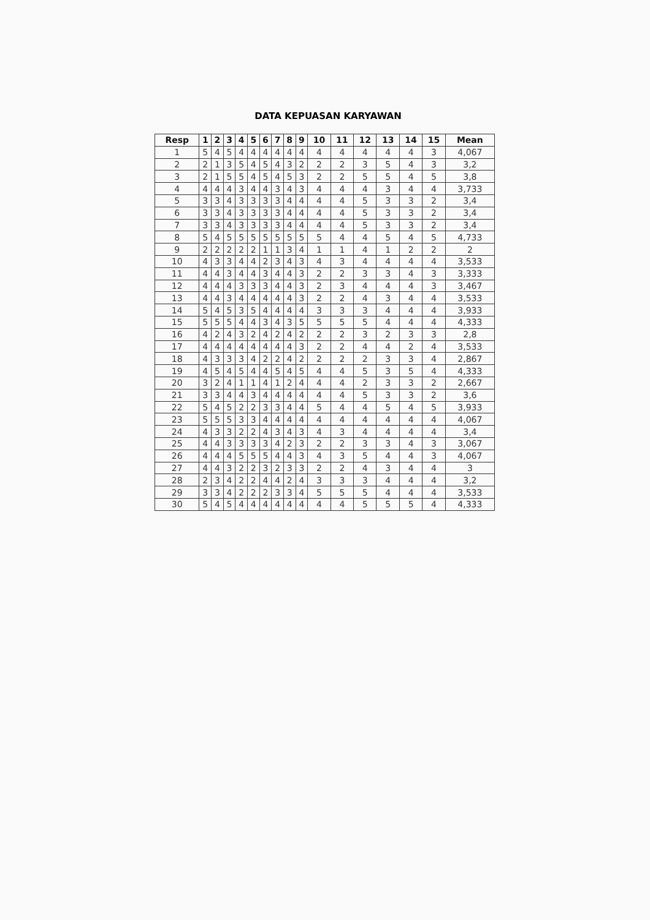DATA KEPUASAN KARYAWAN
| Resp | 1 | 2 | 3 | 4 | 5 | 6 | 7 | 8 | 9 | 10 | 11 | 12 | 13 | 14 | 15 | Mean |
| --- | --- | --- | --- | --- | --- | --- | --- | --- | --- | --- | --- | --- | --- | --- | --- | --- |
| 1 | 5 | 4 | 5 | 4 | 4 | 4 | 4 | 4 | 4 | 4 | 4 | 4 | 4 | 4 | 3 | 4,067 |
| 2 | 2 | 1 | 3 | 5 | 4 | 5 | 4 | 3 | 2 | 2 | 2 | 3 | 5 | 4 | 3 | 3,2 |
| 3 | 2 | 1 | 5 | 5 | 4 | 5 | 4 | 5 | 3 | 2 | 2 | 5 | 5 | 4 | 5 | 3,8 |
| 4 | 4 | 4 | 4 | 3 | 4 | 4 | 3 | 4 | 3 | 4 | 4 | 4 | 3 | 4 | 4 | 3,733 |
| 5 | 3 | 3 | 4 | 3 | 3 | 3 | 3 | 4 | 4 | 4 | 4 | 5 | 3 | 3 | 2 | 3,4 |
| 6 | 3 | 3 | 4 | 3 | 3 | 3 | 3 | 4 | 4 | 4 | 4 | 5 | 3 | 3 | 2 | 3,4 |
| 7 | 3 | 3 | 4 | 3 | 3 | 3 | 3 | 4 | 4 | 4 | 4 | 5 | 3 | 3 | 2 | 3,4 |
| 8 | 5 | 4 | 5 | 5 | 5 | 5 | 5 | 5 | 5 | 5 | 4 | 4 | 5 | 4 | 5 | 4,733 |
| 9 | 2 | 2 | 2 | 2 | 2 | 1 | 1 | 3 | 4 | 1 | 1 | 4 | 1 | 2 | 2 | 2 |
| 10 | 4 | 3 | 3 | 4 | 4 | 2 | 3 | 4 | 3 | 4 | 3 | 4 | 4 | 4 | 4 | 3,533 |
| 11 | 4 | 4 | 3 | 4 | 4 | 3 | 4 | 4 | 3 | 2 | 2 | 3 | 3 | 4 | 3 | 3,333 |
| 12 | 4 | 4 | 4 | 3 | 3 | 3 | 4 | 4 | 3 | 2 | 3 | 4 | 4 | 4 | 3 | 3,467 |
| 13 | 4 | 4 | 3 | 4 | 4 | 4 | 4 | 4 | 3 | 2 | 2 | 4 | 3 | 4 | 4 | 3,533 |
| 14 | 5 | 4 | 5 | 3 | 5 | 4 | 4 | 4 | 4 | 3 | 3 | 3 | 4 | 4 | 4 | 3,933 |
| 15 | 5 | 5 | 5 | 4 | 4 | 3 | 4 | 3 | 5 | 5 | 5 | 5 | 4 | 4 | 4 | 4,333 |
| 16 | 4 | 2 | 4 | 3 | 2 | 4 | 2 | 4 | 2 | 2 | 2 | 3 | 2 | 3 | 3 | 2,8 |
| 17 | 4 | 4 | 4 | 4 | 4 | 4 | 4 | 4 | 3 | 2 | 2 | 4 | 4 | 2 | 4 | 3,533 |
| 18 | 4 | 3 | 3 | 3 | 4 | 2 | 2 | 4 | 2 | 2 | 2 | 2 | 3 | 3 | 4 | 2,867 |
| 19 | 4 | 5 | 4 | 5 | 4 | 4 | 5 | 4 | 5 | 4 | 4 | 5 | 3 | 5 | 4 | 4,333 |
| 20 | 3 | 2 | 4 | 1 | 1 | 4 | 1 | 2 | 4 | 4 | 4 | 2 | 3 | 3 | 2 | 2,667 |
| 21 | 3 | 3 | 4 | 4 | 3 | 4 | 4 | 4 | 4 | 4 | 4 | 5 | 3 | 3 | 2 | 3,6 |
| 22 | 5 | 4 | 5 | 2 | 2 | 3 | 3 | 4 | 4 | 5 | 4 | 4 | 5 | 4 | 5 | 3,933 |
| 23 | 5 | 5 | 5 | 3 | 3 | 4 | 4 | 4 | 4 | 4 | 4 | 4 | 4 | 4 | 4 | 4,067 |
| 24 | 4 | 3 | 3 | 2 | 2 | 4 | 3 | 4 | 3 | 4 | 3 | 4 | 4 | 4 | 4 | 3,4 |
| 25 | 4 | 4 | 3 | 3 | 3 | 3 | 4 | 2 | 3 | 2 | 2 | 3 | 3 | 4 | 3 | 3,067 |
| 26 | 4 | 4 | 4 | 5 | 5 | 5 | 4 | 4 | 3 | 4 | 3 | 5 | 4 | 4 | 3 | 4,067 |
| 27 | 4 | 4 | 3 | 2 | 2 | 3 | 2 | 3 | 3 | 2 | 2 | 4 | 3 | 4 | 4 | 3 |
| 28 | 2 | 3 | 4 | 2 | 2 | 4 | 4 | 2 | 4 | 3 | 3 | 3 | 4 | 4 | 4 | 3,2 |
| 29 | 3 | 3 | 4 | 2 | 2 | 2 | 3 | 3 | 4 | 5 | 5 | 5 | 4 | 4 | 4 | 3,533 |
| 30 | 5 | 4 | 5 | 4 | 4 | 4 | 4 | 4 | 4 | 4 | 4 | 5 | 5 | 5 | 4 | 4,333 |